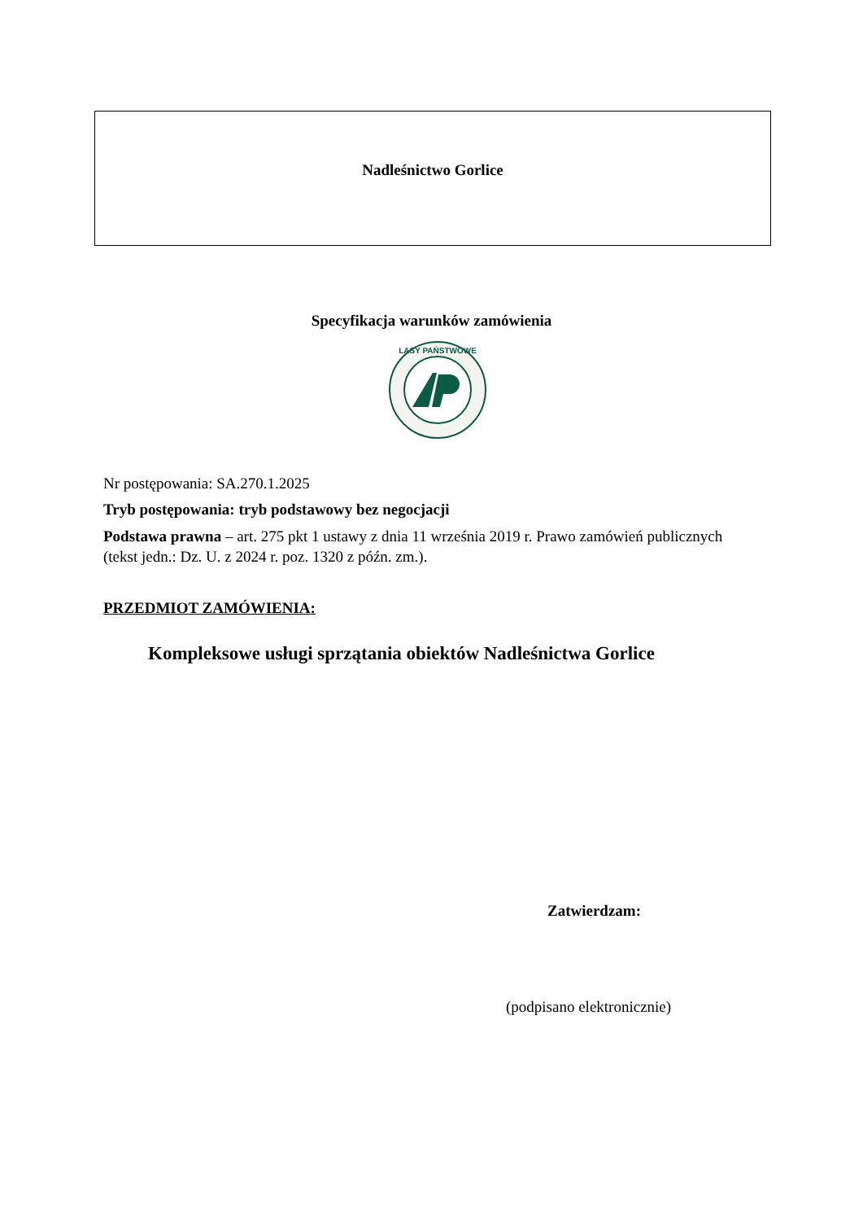Nadleśnictwo Gorlice
Specyfikacja warunków zamówienia
LASY PAŃSTWOWE
Nr postępowania: SA.270.1.2025
Tryb postępowania: tryb podstawowy bez negocjacji
Podstawa prawna – art. 275 pkt 1 ustawy z dnia 11 września 2019 r. Prawo zamówień publicznych (tekst jedn.: Dz. U. z 2024 r. poz. 1320 z późn. zm.).
PRZEDMIOT ZAMÓWIENIA:
Kompleksowe usługi sprzątania obiektów Nadleśnictwa Gorlice
Zatwierdzam:
(podpisano elektronicznie)